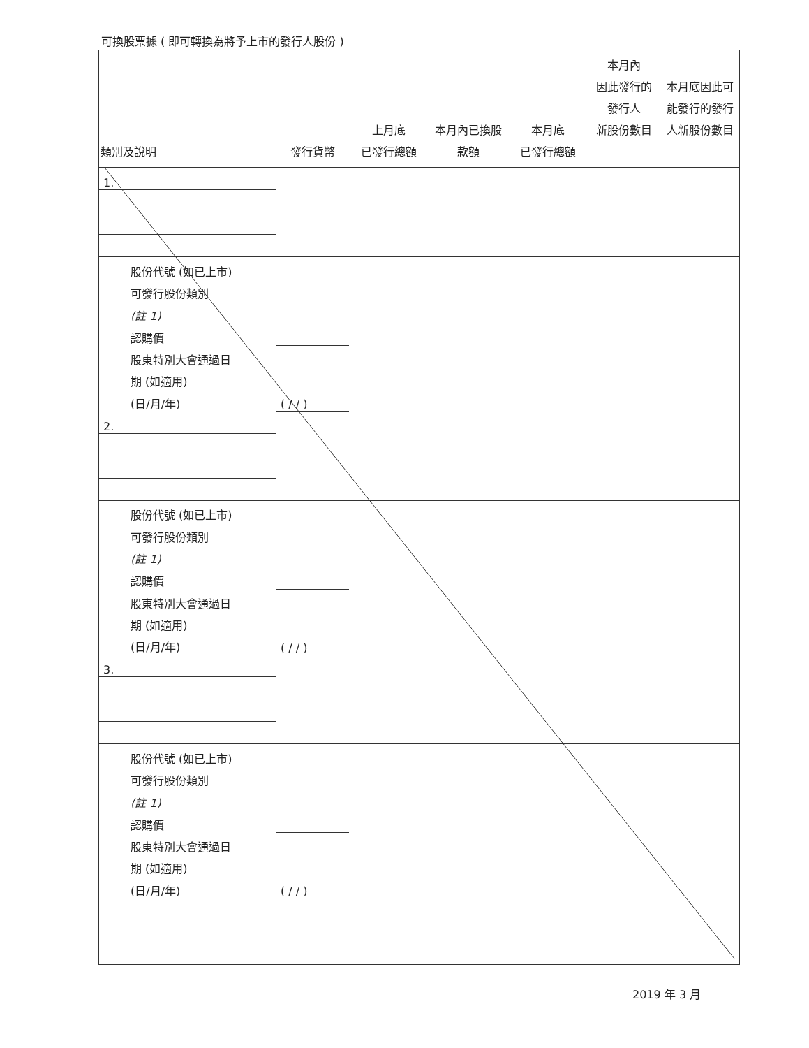可換股票據 ( 即可轉換為將予上市的發行人股份 )
| 類別及說明 | 發行貨幣 | 上月底 已發行總額 | 本月內已換股 款額 | 本月底 已發行總額 | 本月內 因此發行的 發行人 新股份數目 | 本月底因此可 能發行的發行 人新股份數目 |
| --- | --- | --- | --- | --- | --- | --- |
| 1. | | | | | | |
| 股份代號 (如已上市) | | | | | | |
| 可發行股份類別 | | | | | | |
| (註 1) | | | | | | |
| 認購價 | | | | | | |
| 股東特別大會通過日 | | | | | | |
| 期 (如適用) | | | | | | |
| (日/月/年) | ( / / ) | | | | | |
| 2. | | | | | | |
| 股份代號 (如已上市) | | | | | | |
| 可發行股份類別 | | | | | | |
| (註 1) | | | | | | |
| 認購價 | | | | | | |
| 股東特別大會通過日 | | | | | | |
| 期 (如適用) | | | | | | |
| (日/月/年) | ( / / ) | | | | | |
| 3. | | | | | | |
| 股份代號 (如已上市) | | | | | | |
| 可發行股份類別 | | | | | | |
| (註 1) | | | | | | |
| 認購價 | | | | | | |
| 股東特別大會通過日 | | | | | | |
| 期 (如適用) | | | | | | |
| (日/月/年) | ( / / ) | | | | | |
2019 年 3 月